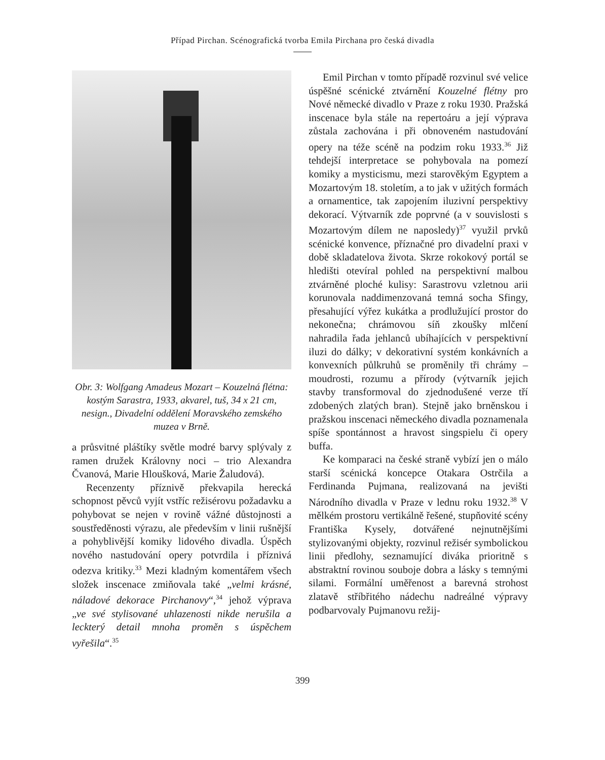Případ Pirchan. Scénografická tvorba Emila Pirchana pro česká divadla
Obr. 3: Wolfgang Amadeus Mozart – Kouzelná flétna: kostým Sarastra, 1933, akvarel, tuš, 34 x 21 cm, nesign., Divadelní oddělení Moravského zemského muzea v Brně.
a průsvitné pláštíky světle modré barvy splývaly z ramen družek Královny noci – trio Alexandra Čvanová, Marie Hloušková, Marie Žaludová).
Recenzenty příznivě překvapila herecká schopnost pěvců vyjít vstříc režisérovu požadavku a pohybovat se nejen v rovině vážné důstojnosti a soustředěnosti výrazu, ale především v linii rušnější a pohyblivější komiky lidového divadla. Úspěch nového nastudování opery potvrdila i příznivá odezva kritiky.<sup>33</sup> Mezi kladným komentářem všech složek inscenace zmiňovala také „velmi krásné, náladové dekorace Pirchanovy“,<sup>34</sup> jehož výprava „ve své stylisované uhlazenosti nikde nerušila a leckterý detail mnoha proměn s úspěchem vyřešila“.<sup>35</sup>
Emil Pirchan v tomto případě rozvinul své velice úspěšné scénické ztvárnění Kouzelné flétny pro Nové německé divadlo v Praze z roku 1930. Pražská inscenace byla stále na repertoáru a její výprava zůstala zachována i při obnoveném nastudování opery na téže scéně na podzim roku 1933.<sup>36</sup> Již tehdejší interpretace se pohybovala na pomezí komiky a mysticismu, mezi starověkým Egyptem a Mozartovým 18. stoletím, a to jak v užitých formách a ornamentice, tak zapojením iluzivní perspektivy dekorací. Výtvarník zde poprvné (a v souvislosti s Mozartovým dílem ne naposledy)<sup>37</sup> využil prvků scénické konvence, příznačné pro divadelní praxi v době skladatelova života. Skrze rokokový portál se hledišti otevíral pohled na perspektivní malbou ztvárněné ploché kulisy: Sarastrovu vzletnou arii korunovala naddimenzovaná temná socha Sfingy, přesahující výřez kukátka a prodlužující prostor do nekonečna; chrámovou síň zkoušky mlčení nahradila řada jehlanců ubíhajících v perspektivní iluzi do dálky; v dekorativní systém konkávních a konvexních půlkruhů se proměnily tři chrámy – moudrosti, rozumu a přírody (výtvarník jejich stavby transformoval do zjednodušené verze tří zdobených zlatých bran). Stejně jako brněnskou i pražskou inscenaci německého divadla poznamenala spíše spontánnost a hravost singspielu či opery buffa.
Ke komparaci na české straně vybízí jen o málo starší scénická koncepce Otakara Ostrčila a Ferdinanda Pujmana, realizovaná na jevišti Národního divadla v Praze v lednu roku 1932.<sup>38</sup> V mělkém prostoru vertikálně řešené, stupňovité scény Františka Kysely, dotvářené nejnutnějšími stylizovanými objekty, rozvinul režisér symbolickou linii předlohy, seznamující diváka prioritně s abstraktní rovinou souboje dobra a lásky s temnými silami. Formální uměřenost a barevná strohost zlatavě stříbřitého nádechu nadreálné výpravy podbarvovaly Pujmanovu režij-
399